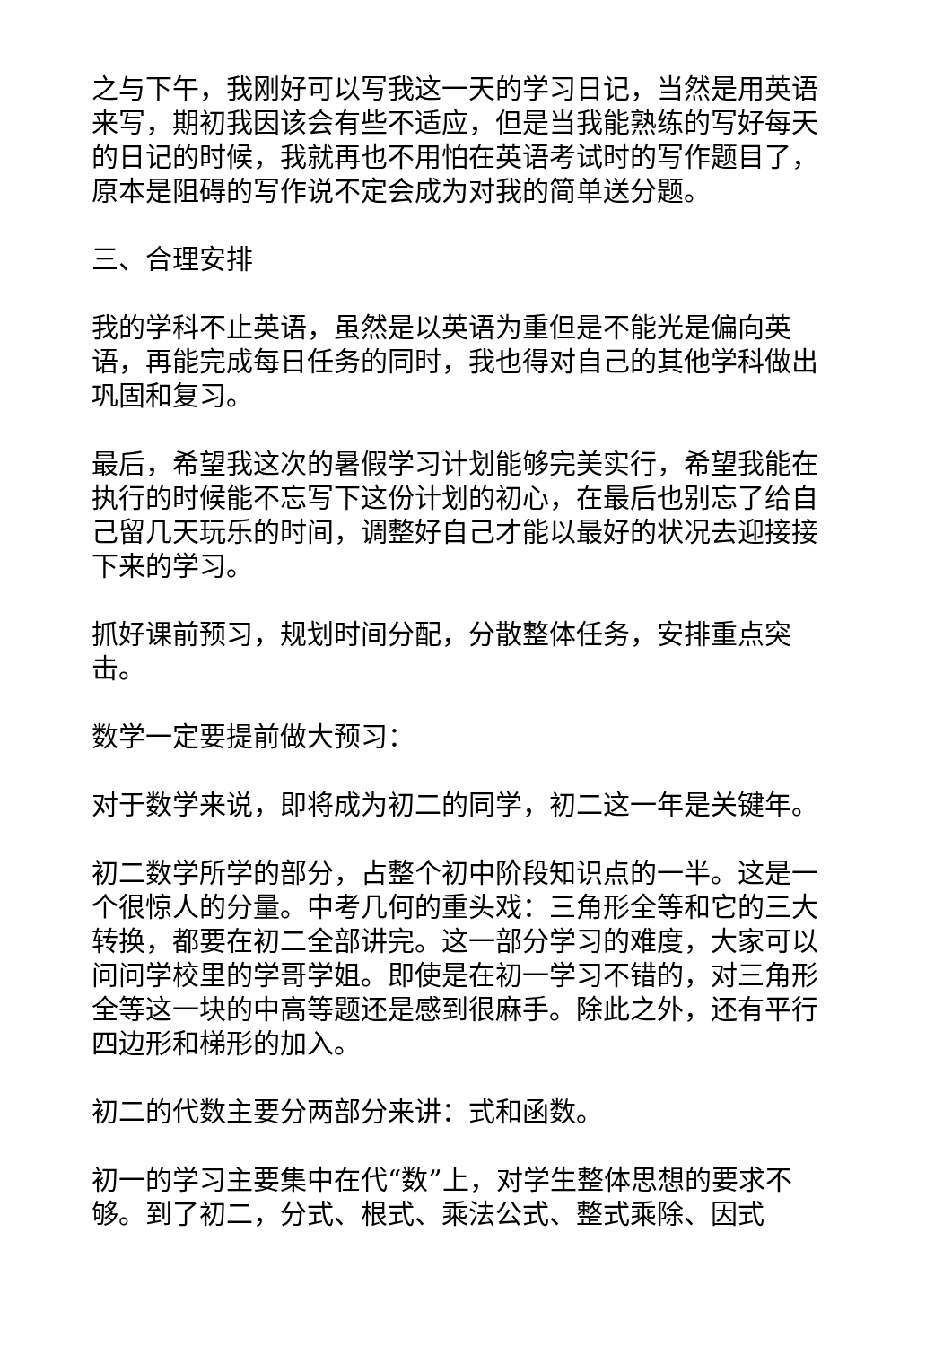之与下午，我刚好可以写我这一天的学习日记，当然是用英语来写，期初我因该会有些不适应，但是当我能熟练的写好每天的日记的时候，我就再也不用怕在英语考试时的写作题目了，原本是阻碍的写作说不定会成为对我的简单送分题。
三、合理安排
我的学科不止英语，虽然是以英语为重但是不能光是偏向英语，再能完成每日任务的同时，我也得对自己的其他学科做出巩固和复习。
最后，希望我这次的暑假学习计划能够完美实行，希望我能在执行的时候能不忘写下这份计划的初心，在最后也别忘了给自己留几天玩乐的时间，调整好自己才能以最好的状况去迎接接下来的学习。
抓好课前预习，规划时间分配，分散整体任务，安排重点突击。
数学一定要提前做大预习：
对于数学来说，即将成为初二的同学，初二这一年是关键年。
初二数学所学的部分，占整个初中阶段知识点的一半。这是一个很惊人的分量。中考几何的重头戏：三角形全等和它的三大转换，都要在初二全部讲完。这一部分学习的难度，大家可以问问学校里的学哥学姐。即使是在初一学习不错的，对三角形全等这一块的中高等题还是感到很麻手。除此之外，还有平行四边形和梯形的加入。
初二的代数主要分两部分来讲：式和函数。
初一的学习主要集中在代“数”上，对学生整体思想的要求不够。到了初二，分式、根式、乘法公式、整式乘除、因式